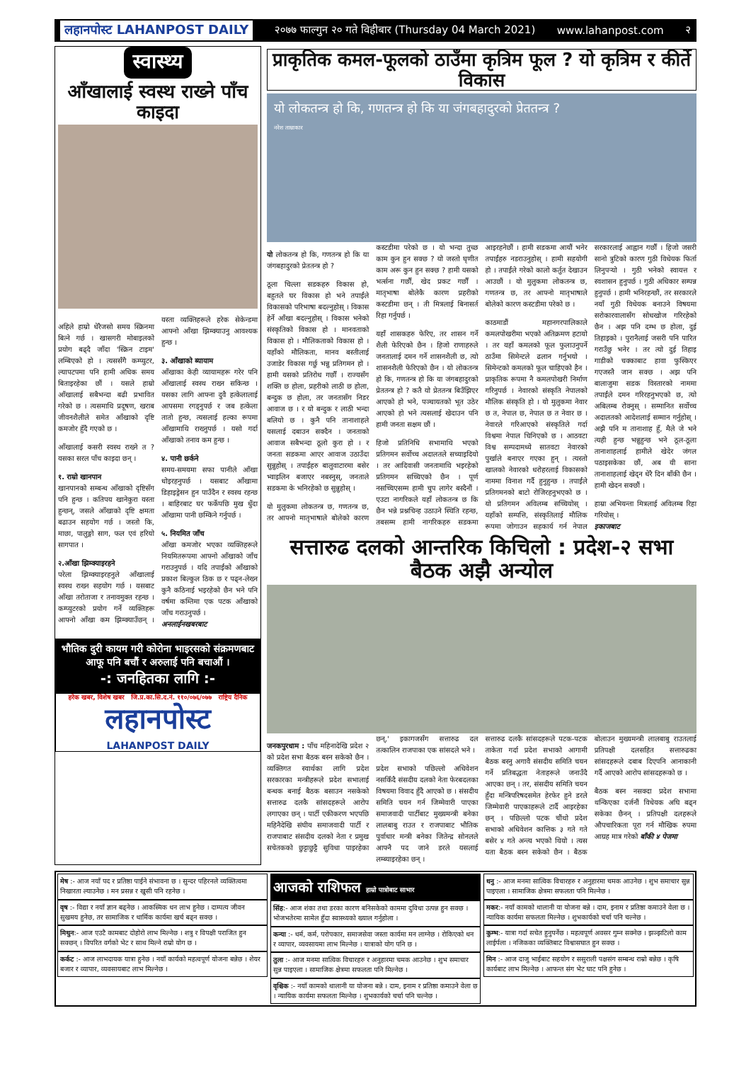लहानपोस्ट LAHANPOST DAILY २०७७ फाल्गुन २० गते विहीबार (Thursday 04 March 2021) www.lahanpost.com २
स्वास्थ्य
आँखालाई स्वस्थ राख्ने पाँच काइदा
अहिले हाम्रो धेरैजसो समय स्क्रिनमा बित्ने गर्छ । खासगरी मोबाइलको प्रयोग बढ्दै जाँदा 'स्क्रिन टाइम' लम्बिएको हो । त्यससँगै कम्प्युटर, ल्यापटपमा पनि हामी अधिक समय बिताइरहेका छौं । यसले हाम्रो आँखालाई सबैभन्दा बढी प्रभावित गरेको छ । त्यसमाथि प्रदूषण, खराब जीवनशैलीले समेत आँखाको दृष्टि कमजोर हुँदै गएको छ ।
आँखालाई कसरी स्वस्थ राख्ने त ? यसका सरल पाँच काइदा छन् ।
१. राम्रो खानपान
खानपानको सम्बन्ध आँखाको दृष्टिसँग पनि हुन्छ । कतिपय खानेकुरा यस्ता हुन्छन्, जसले आँखाको दृष्टि क्षमता बढाउन सहयोग गर्छ । जस्तो कि, माछा, पालुङ्गो साग, फल एवं हरियो सागपात ।
२.आँखा झिम्क्याइरहने
परेला झिम्क्याइरहनुले आँखालाई स्वस्थ राख्न सहयोग गर्छ । यसबाट आँखा तरोताजा र तनावमुक्त रहन्छ । कम्प्युटरको प्रयोग गर्ने व्यक्तिहरू आफ्नो आँखा कम झिम्क्याउँछन् । यस्ता व्यक्तिहरूले हरेक सेकेन्डमा आफ्नो आँखा झिम्क्याउनु आवश्यक हुन्छ ।
३. आँखाको ब्यायाम
आँखाका केही व्यायामहरू गरेर पनि आँखालाई स्वस्थ राख्न सकिन्छ । यसका लागि आफ्ना दुवै हत्केलालाई आपसमा रगड्नुपर्छ र जब हत्केला तातो हुन्छ, त्यसलाई हल्का रूपमा आँखामाथि राख्नुपर्छ । यसो गर्दा आँखाको तनाव कम हुन्छ ।
४. पानी छर्कने
समय-समयमा सफा पानीले आँखा धोइरहनुपर्छ । यसबाट आँखामा डिहाइड्रेसन हुन पाउँदैन र स्वस्थ रहन्छ । बाहिरबाट घर फर्केपछि मुख धुँदा आँखामा पानी छम्किने गर्नुपर्छ ।
५. नियमित जाँच
आँखा कमजोर भएका व्यक्तिहरूले नियमितरूपमा आफ्नो आँखाको जाँच गराउनुपर्छ । यदि तपाईंको आँखाको प्रकाश बिल्कुल ठिक छ र पढ्न-लेख्न कुनै कठिनाई भइरहेको छैन भने पनि वर्षमा कम्तिमा एक पटक आँखाको जाँच गराउनुपर्छ ।
अनलाईनखबरबाट
भौतिक दुरी कायम गरी कोरोना भाइरसको संक्रमणबाट आफू पनि बचौं र अरुलाई पनि बचाऔं ।
-: जनहितका लागि :-
हरेक खबर, विशेष खबर जि.प्र.का.सि.द.नं. ११०/०७६/०७७ राष्ट्रिय दैनिक
लहानपोस्ट
LAHANPOST DAILY
प्राकृतिक कमल-फूलको ठाउँमा कृत्रिम फूल ? यो कृत्रिम र कीर्ते विकास
यो लोकतन्त्र हो कि, गणतन्त्र हो कि या जंगबहादुरको प्रेततन्त्र ?
नरेश ताम्राकार
यो लोकतन्त्र हो कि, गणतन्त्र हो कि या जंगबहादुरको प्रेततन्त्र हो ?
ठूला चिल्ला सडकहरु विकास हो, बहुतले घर विकास हो भने तपाईंले विकासको परिभाषा बदल्नुहोस् । विकास हेर्ने आँखा बदल्नुहोस् । विकास भनेको संस्कृतिको विकास हो । मानवताको विकास हो । मौलिकताको विकास हो । यहाँको मौलिकता, मानव बस्तीलाई उजाडेर विकास गर्छु भन्नु प्रतिगमन हो । हामी यसको प्रतिरोध गर्छौं । राज्यसँग शक्ति छ होला, प्रहरीको लाठी छ होला, बन्दुक छ होला, तर जनतासँग निडर आवाज छ । र यो बन्दुक र लाठी भन्दा बलियो छ । कुनै पनि तानाशाहले यसलाई दबाउन सक्दैन । जनताको आवाज सबैभन्दा ठूलो कुरा हो । र जनता सडकमा आएर आवाज उठाउँदा सुन्नुहोस् । तपाईंहरु बालुवाटारमा बसेर भ्वाइलिन बजाएर नबस्नुस्, जनताले सडकमा के भनिरहेको छ सुन्नुहोस् ।
यो मुलुकमा लोकतन्त्र छ, गणतन्त्र छ, तर आफ्नो मातृभाषाले बोलेको कारण कस्टडीमा परेको छ । यो भन्दा तुच्छ काम कुन हुन सक्छ ? यो जस्तो घृणीत काम अरू कुन हुन सक्छ ? हामी यसको भर्त्सना गर्छौं, खेद प्रकट गर्छौं । मातृभाषा बोलेकै कारण प्रहरीको कस्टडीमा छन् । ती मित्रलाई बिनासर्त रिहा गर्नुपर्छ ।
यहाँ शासकहरु फेरिए, तर शासन गर्ने शैली फेरिएको छैन । हिजो राणाहरुले जनतालाई दमन गर्ने शासनशैली छ, त्यो शासनशैली फेरिएको छैन । यो लोकतन्त्र हो कि, गणतन्त्र हो कि या जंगबहादुरको प्रेततन्त्र हो ? कतै यो प्रेततन्त्र बिउँझिएर आएको हो भने, पञ्चायतको भूत उठेर आएको हो भने त्यसलाई खेदाउन पनि हामी जनता सक्षम छौं ।
हिजो प्रतिनिधि सभामाथि भएको प्रतिगमन सर्वोच्च अदालतले सच्याइदियो । तर आदिवासी जनतामाथि भइरहेको प्रतिगमन सच्चिएको छैन । पूर्ण नसच्चिएसम्म हामी चुप लागेर बस्दैनौं । एउटा नागरिकले यहाँ लोकतन्त्र छ कि छैन भन्ने प्रश्नचिन्ह उठाउने स्थिति रहन्छ, तबसम्म हामी नागरिकहरु सडकमा आइरहनेछौं । हामी सडकमा आयौं भनेर तपाईंहरु नडराउनुहोस् । हामी सहयोगी हो । तपाईंले गरेको कालो कर्तुत देखाउन आउछौं । यो मुलुकमा लोकतन्त्र छ, गणतन्त्र छ, तर आफ्नो मातृभाषाले बोलेको कारण कस्टडीमा परेको छ ।
काठमाडौं महानगरपालिकाले कमलपोखरीमा भएको अतिक्रमण हटायो । तर यहाँ कमलको फूल फुलाउनुपर्ने ठाउँमा सिमेन्टले ढलान गर्नुभयो । सिमेन्टको कमलको फूल चाहिएको हैन । प्राकृतिक रूपमा नै कमलपोखरी निर्माण गरिनुपर्छ । नेवारको संस्कृति नेपालको मौलिक संस्कृति हो । यो मुलुकमा नेवार छ त, नेपाल छ, नेपाल छ त नेवार छ । नेवारले गरिआएको संस्कृतिले गर्दा विश्वमा नेपाल चिनिएको छ । आठवटा विश्व सम्पदामध्ये सातवटा नेवारको पुर्खाले बनाएर गएका हुन् । त्यस्तो खालको नेवारको धरोहरलाई विकासको नाममा विनाश गर्दै हुनुहुन्छ । तपाईंले प्रतिगमनको बाटो रोजिरहनुभएको छ । यो प्रतिगमन अविलम्ब सच्चियोस् । यहाँको सम्पत्ति, संस्कृतिलाई मौलिक रूपमा जोगाउन सहकार्य गर्न नेपाल सरकारलाई आह्वान गर्छौं । हिजो जसरी सानो त्रुटिको कारण गुठी विधेयक फिर्ता लिनुपर्‍यो । गुठी भनेको स्वायत्त र स्वशासन हुनुपर्छ । गुठी अधिकार सम्पन्न हुनुपर्छ । हामी भनिरहन्छौं, तर सरकारले नयाँ गुठी विधेयक बनाउने विषयमा सरोकारवालासँग सोधखोज गरिरहेको छैन । अझ पनि दम्भ छ होला, दुई तिहाइको । पुरानैलाई जसरी पनि पारित गराउँछु भनेर । तर त्यो दुई तिहाइ गाडीको चक्काबाट हावा फुस्किएर गएजस्तै जान सक्छ । अझ पनि बालाजुमा सडक विस्तारको नाममा तपाईंले दमन गरिरहनुभएको छ, त्यो अबिलम्ब रोक्नुस् । सम्मानित सर्वोच्च अदालतको आदेशलाई सम्मान गर्नुहोस् । अझै पनि म तानाशाह हुँ, मैले जे भने त्यही हुन्छ भन्नुहुन्छ भने ठूल-ठूला तानाशाहलाई हामीले खेदेर जंगल पठाइसकेका छौं, अब यी साना तानाशाहलाई खेद्न धेरै दिन बाँकी छैन । हामी खेदन सक्छौं ।
हाम्रा अभियन्ता मित्रलाई अविलम्ब रिहा गरियोस् ।
इकाजबाट
सत्तारुढ दलको आन्तरिक किचिलो : प्रदेश-२ सभा बैठक अझै अन्योल
जनकपुरधाम : पाँच महिनादेखि प्रदेश २ को प्रदेश सभा बैठक बस्न सकेको छैन । व्यक्तिगत स्वार्थका लागि प्रदेश सरकारका मन्त्रीहरूले प्रदेश सभालाई बन्धक बनाई बैठक बसाउन नसकेको सत्तारुढ दलकै सांसदहरूले आरोप लगाएका छन् । पार्टी एकीकरण भएपछि महिनैदेखि संघीय समाजवादी पार्टी र राजपाबाट संसदीय दलको नेता र प्रमुख सचेतकको छुट्टाछुट्टै सुविधा पाइरहेका छन्,' इकागजसँग सत्तारुढ दल तत्कालिन राजपाका एक सांसदले भने ।
प्रदेश सभाको पछिल्लो अधिवेशन नसकिँदै संसदीय दलको नेता फेरबदलका विषयमा विवाद हुँदै आएको छ । संसदीय समिति चयन गर्न जिम्मेवारी पाएका समाजवादी पार्टीबाट मुख्यमन्त्री बनेका लालबाबु राउत र राजपाबाट भौतिक पुर्वाधार मन्त्री बनेका जितेन्द्र सोनलले आफ्नै पद जाने डरले यसलाई लम्ब्याइरहेका छन् ।
सत्तारुढ दलकै सांसदहरूले पटक-पटक ताकेता गर्दा प्रदेश सभाको आगामी बैठक बस्नु अगावै संसदीय समिति चयन गर्ने प्रतिबद्धता नेताहरूले जनाउँदै आएका छन् । तर, संसदीय समिति चयन हुँदा मन्त्रिपरिषदसमेत हेरफेर हुने डरले जिम्मेवारी पाएकाहरूले टार्दै आइरहेका छन् । पछिल्लो पटक चौंथो प्रदेश सभाको अधिवेशन कात्तिक ३ गते गते बसेर ४ गते अन्त्य भएको थियो । त्यस यता बैठक बस्न सकेको छैन । बैठक बोलाउन मुख्यमन्त्री लालबाबु राउतलाई प्रतिपक्षी दलसहित सत्तारुढका सांसदहरूले दबाब दिएपनि आनाकानी गर्दै आएको आरोप सांसदहरूको छ ।
बैठक बस्न नसक्दा प्रदेश सभामा थन्किएका दर्जनौं विधेयक अघि बढ्न सकेका छैनन् । प्रतिपक्षी दलहरूले औपचारिकता पूरा गर्न मौखिक रुपमा आग्रह मात्र गरेको बाँकी ४ पेजमा
मेष :- आज नयाँ पद र प्रतिष्ठा पाईने संभावना छ । सुन्दर पहिरनले व्यक्तित्वमा निखारता ल्याउनेछ । मन प्रसन्न र खुसी पनि रहनेछ ।
वृष :- विद्या र नयाँ ज्ञान बढ्नेछ । आकस्मिक धन लाभ हुनेछ । दाम्पत्य जीवन सुखमय हुनेछ, तर सामाजिक र धार्मिक कार्यमा खर्च बढ्न सक्छ ।
मिथुन:- आज एउटै कामबाट दोहोरो लाभ मिल्नेछ । शत्रु र विपक्षी पराजित हुन सक्छन् । विपरित वर्गको भेट र साथ मिल्ने राम्रो योग छ ।
कर्कट :- आज लाभदायक यात्रा हुनेछ । नयाँ कार्यको महत्वपूर्ण योजना बन्नेछ । शेयर बजार र व्यापार, व्यवसायबाट लाभ मिल्नेछ ।
आजको राशिफल हाम्रो पात्रोबाट साभार
सिंह:- आज शंका तथा डरका कारण बनिसकेको काममा दुविधा उत्पन्न हुन सक्छ । भोजभतेरमा सामेल हुँदा स्वास्थ्यको ख्याल गर्नुहोला ।
कन्या :- धर्म, कर्म, परोपकार, समाजसेवा जस्ता कार्यमा मन लाग्नेछ । रोकिएको धन र व्यापार, व्यवसायमा लाभ मिल्नेछ । यात्राको योग पनि छ ।
तुला :- आज मनमा सात्विक विचारहरु र अनुहारमा चमक आउनेछ । शुभ समाचार सुन्न पाइएला । सामाजिक क्षेत्रमा सफलता पनि मिल्नेछ ।
वृश्चिक :- नयाँ कामको थालानी या योजना बन्ने । दाम, इनाम र प्रतिष्ठा कमाउने वेला छ । न्यायिक कार्यमा सफलता मिल्नेछ । शुभकार्यको चर्चा पनि चल्नेछ ।
धनु :- आज मनमा सात्विक विचारहरु र अनुहारमा चमक आउनेछ । शुभ समाचार सुन्न पाइएला । सामाजिक क्षेत्रमा सफलता पनि मिल्नेछ ।
मकर:- नयाँ कामको थालानी या योजना बन्ने । दाम, इनाम र प्रतिष्ठा कमाउने वेला छ । न्यायिक कार्यमा सफलता मिल्नेछ । शुभकार्यको चर्चा पनि चल्नेछ ।
कुम्भ:- यात्रा गर्दा सचेत हुनुपर्नेछ । महत्वपूर्ण अवसर गुम्न सक्नेछ । झञ्झटिलो काम लाईर्पला । नजिकका व्यक्तिबाट विश्वासघात हुन सक्छ ।
मिन :- आज दाजु भाईबाट सहयोग र ससुराली पक्षसंग सम्बन्ध राम्रो बन्नेछ । कृषि कार्यबाट लाभ मिल्नेछ । आफन्त संग भेट घाट पनि हुनेछ ।